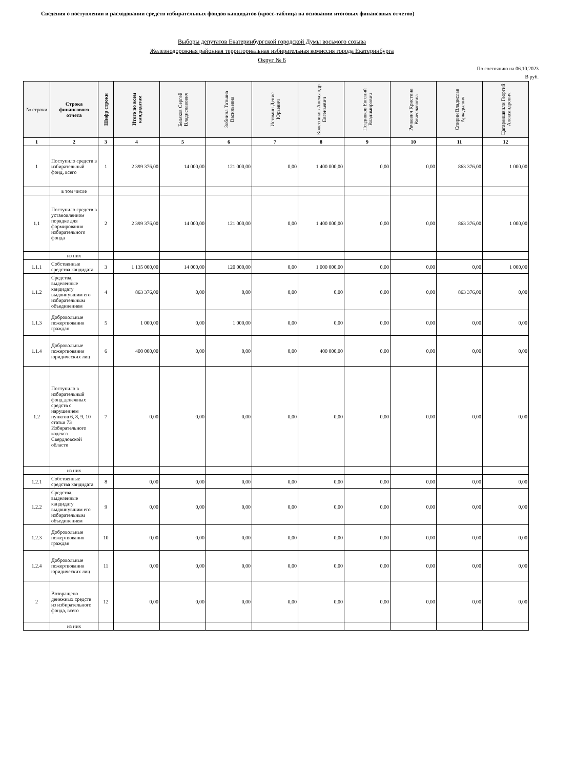Сведения о поступлении и расходовании средств избирательных фондов кандидатов (кросс-таблица на основании итоговых финансовых отчетов)
Выборы депутатов Екатеринбургской городской Думы восьмого созыва
Железнодорожная районная территориальная избирательная комиссия города Екатеринбурга
Округ № 6
По состоянию на 06.10.2023
В руб.
| № строки | Строка финансового отчета | Шифр строки | Итого по всем кандидатам | Беляков Сергей Владиславович | Зобнина Татьяна Васильевна | Истомин Денис Юрьевич | Колесников Александр Евгеньевич | Поздняков Евгений Владимирович | Рачкевич Кристина Вячеславовна | Спирин Владислав Аркадьевич | Цагареишвили Георгий Александрович |
| --- | --- | --- | --- | --- | --- | --- | --- | --- | --- | --- | --- |
| 1 | 2 | 3 | 4 | 5 | 6 | 7 | 8 | 9 | 10 | 11 | 12 |
| 1 | Поступило средств в избирательный фонд, всего | 1 | 2 399 376,00 | 14 000,00 | 121 000,00 | 0,00 | 1 400 000,00 | 0,00 | 0,00 | 863 376,00 | 1 000,00 |
| | в том числе | | | | | | | | | | |
| 1.1 | Поступило средств в установленном порядке для формирования избирательного фонда | 2 | 2 399 376,00 | 14 000,00 | 121 000,00 | 0,00 | 1 400 000,00 | 0,00 | 0,00 | 863 376,00 | 1 000,00 |
| | из них | | | | | | | | | | |
| 1.1.1 | Собственные средства кандидата | 3 | 1 135 000,00 | 14 000,00 | 120 000,00 | 0,00 | 1 000 000,00 | 0,00 | 0,00 | 0,00 | 1 000,00 |
| 1.1.2 | Средства, выделенные кандидату выдвинувшим его избирательным объединением | 4 | 863 376,00 | 0,00 | 0,00 | 0,00 | 0,00 | 0,00 | 0,00 | 863 376,00 | 0,00 |
| 1.1.3 | Добровольные пожертвования граждан | 5 | 1 000,00 | 0,00 | 1 000,00 | 0,00 | 0,00 | 0,00 | 0,00 | 0,00 | 0,00 |
| 1.1.4 | Добровольные пожертвования юридических лиц | 6 | 400 000,00 | 0,00 | 0,00 | 0,00 | 400 000,00 | 0,00 | 0,00 | 0,00 | 0,00 |
| 1.2 | Поступило в избирательный фонд денежных средств с нарушением пунктов 6, 8, 9, 10 статьи 73 Избирательного кодекса Свердловской области | 7 | 0,00 | 0,00 | 0,00 | 0,00 | 0,00 | 0,00 | 0,00 | 0,00 | 0,00 |
| | из них | | | | | | | | | | |
| 1.2.1 | Собственные средства кандидата | 8 | 0,00 | 0,00 | 0,00 | 0,00 | 0,00 | 0,00 | 0,00 | 0,00 | 0,00 |
| 1.2.2 | Средства, выделенные кандидату выдвинувшим его избирательным объединением | 9 | 0,00 | 0,00 | 0,00 | 0,00 | 0,00 | 0,00 | 0,00 | 0,00 | 0,00 |
| 1.2.3 | Добровольные пожертвования граждан | 10 | 0,00 | 0,00 | 0,00 | 0,00 | 0,00 | 0,00 | 0,00 | 0,00 | 0,00 |
| 1.2.4 | Добровольные пожертвования юридических лиц | 11 | 0,00 | 0,00 | 0,00 | 0,00 | 0,00 | 0,00 | 0,00 | 0,00 | 0,00 |
| 2 | Возвращено денежных средств из избирательного фонда, всего | 12 | 0,00 | 0,00 | 0,00 | 0,00 | 0,00 | 0,00 | 0,00 | 0,00 | 0,00 |
| | из них | | | | | | | | | | |